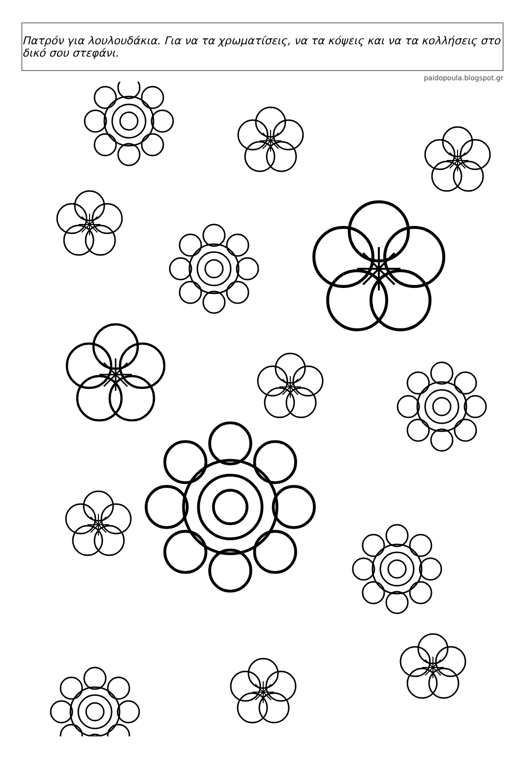Πατρόν για λουλουδάκια. Για να τα χρωματίσεις, να τα κόψεις και να τα κολλήσεις στο δικό σου στεφάνι.
paidopoula.blogspot.gr